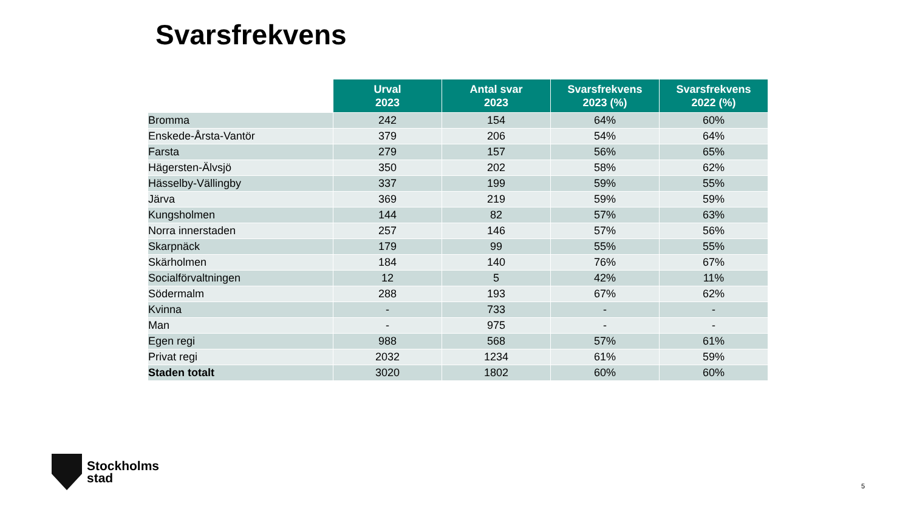Svarsfrekvens
| | Urval 2023 | Antal svar 2023 | Svarsfrekvens 2023 (%) | Svarsfrekvens 2022 (%) |
| --- | --- | --- | --- | --- |
| Bromma | 242 | 154 | 64% | 60% |
| Enskede-Årsta-Vantör | 379 | 206 | 54% | 64% |
| Farsta | 279 | 157 | 56% | 65% |
| Hägersten-Älvsjö | 350 | 202 | 58% | 62% |
| Hässelby-Vällingby | 337 | 199 | 59% | 55% |
| Järva | 369 | 219 | 59% | 59% |
| Kungsholmen | 144 | 82 | 57% | 63% |
| Norra innerstaden | 257 | 146 | 57% | 56% |
| Skarpnäck | 179 | 99 | 55% | 55% |
| Skärholmen | 184 | 140 | 76% | 67% |
| Socialförvaltningen | 12 | 5 | 42% | 11% |
| Södermalm | 288 | 193 | 67% | 62% |
| Kvinna | - | 733 | - | - |
| Man | - | 975 | - | - |
| Egen regi | 988 | 568 | 57% | 61% |
| Privat regi | 2032 | 1234 | 61% | 59% |
| Staden totalt | 3020 | 1802 | 60% | 60% |
Stockholms
stad
5